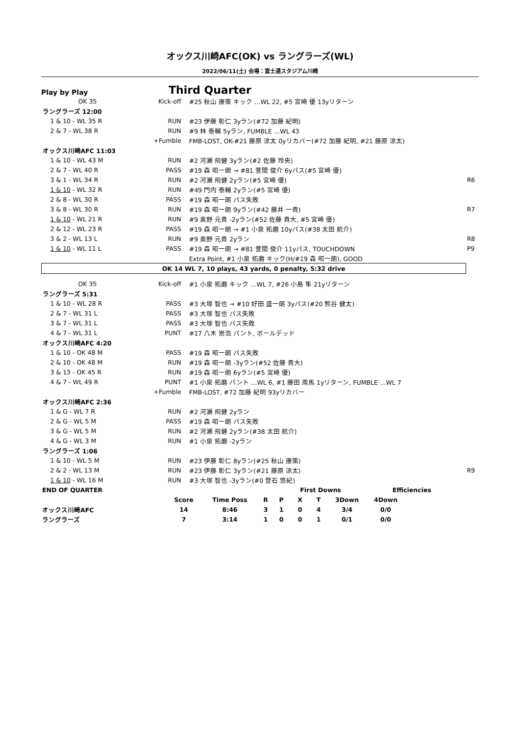オックス川崎AFC(OK) vs ラングラーズ(WL)
2022/06/11(土) 会場：富士通スタジアム川崎
Play by Play
Third Quarter
| OK 35 | Kick-off | #25 秋山 康策 キック …WL 22, #5 宮崎 優 13yリターン | |
| ラングラーズ 12:00 | | | |
| 1 & 10 - WL 35 R | RUN | #23 伊藤 彰仁 3yラン(#72 加藤 紀明) | |
| 2 & 7 - WL 38 R | RUN | #9 林 泰輔 5yラン, FUMBLE …WL 43 | |
| | +Fumble | FMB-LOST, OK-#21 藤原 涼太 0yリカバー(#72 加藤 紀明, #21 藤原 涼太) | |
| オックス川崎AFC 11:03 | | | |
| 1 & 10 - WL 43 M | RUN | #2 河瀬 飛健 3yラン(#2 佐藤 玲央) | |
| 2 & 7 - WL 40 R | PASS | #19 森 昭一朗 → #81 萱間 俊介 6yパス(#5 宮崎 優) | |
| 3 & 1 - WL 34 R | RUN | #2 河瀬 飛健 2yラン(#5 宮崎 優) | R6 |
| 1 & 10 - WL 32 R | RUN | #49 門内 泰輔 2yラン(#5 宮崎 優) | |
| 2 & 8 - WL 30 R | PASS | #19 森 昭一朗 パス失敗 | |
| 3 & 8 - WL 30 R | RUN | #19 森 昭一朗 9yラン(#42 藤井 一貴) | R7 |
| 1 & 10 - WL 21 R | RUN | #9 奥野 元貴 -2yラン(#52 佐藤 貴大, #5 宮崎 優) | |
| 2 & 12 - WL 23 R | PASS | #19 森 昭一朗 → #1 小泉 拓磨 10yパス(#38 太田 航介) | |
| 3 & 2 - WL 13 L | RUN | #9 奥野 元貴 2yラン | R8 |
| 1 & 10 - WL 11 L | PASS | #19 森 昭一朗 → #81 萱間 俊介 11yパス, TOUCHDOWN | P9 |
| | | Extra Point, #1 小泉 拓磨 キック(H/#19 森 昭一朗), GOOD | |
| OK 14 WL 7, 10 plays, 43 yards, 0 penalty, 5:32 drive | | | |
| OK 35 | Kick-off | #1 小泉 拓磨 キック …WL 7, #26 小島 隼 21yリターン | |
| ラングラーズ 5:31 | | | |
| 1 & 10 - WL 28 R | PASS | #3 大塚 智也 → #10 好田 盛一朗 3yパス(#20 熊谷 健太) | |
| 2 & 7 - WL 31 L | PASS | #3 大塚 智也 パス失敗 | |
| 3 & 7 - WL 31 L | PASS | #3 大塚 智也 パス失敗 | |
| 4 & 7 - WL 31 L | PUNT | #17 八木 崇浩 パント, ボールデッド | |
| オックス川崎AFC 4:20 | | | |
| 1 & 10 - OK 48 M | PASS | #19 森 昭一朗 パス失敗 | |
| 2 & 10 - OK 48 M | RUN | #19 森 昭一朗 -3yラン(#52 佐藤 貴大) | |
| 3 & 13 - OK 45 R | RUN | #19 森 昭一朗 6yラン(#5 宮崎 優) | |
| 4 & 7 - WL 49 R | PUNT | #1 小泉 拓磨 パント …WL 6, #1 藤田 周馬 1yリターン, FUMBLE …WL 7 | |
| | +Fumble | FMB-LOST, #72 加藤 紀明 93yリカバー | |
| オックス川崎AFC 2:36 | | | |
| 1 & G - WL 7 R | RUN | #2 河瀬 飛健 2yラン | |
| 2 & G - WL 5 M | PASS | #19 森 昭一朗 パス失敗 | |
| 3 & G - WL 5 M | RUN | #2 河瀬 飛健 2yラン(#38 太田 航介) | |
| 4 & G - WL 3 M | RUN | #1 小泉 拓磨 -2yラン | |
| ラングラーズ 1:06 | | | |
| 1 & 10 - WL 5 M | RUN | #23 伊藤 彰仁 8yラン(#25 秋山 康策) | |
| 2 & 2 - WL 13 M | RUN | #23 伊藤 彰仁 3yラン(#21 藤原 涼太) | R9 |
| 1 & 10 - WL 16 M | RUN | #3 大塚 智也 -3yラン(#0 登石 悠紀) | |
| END OF QUARTER | | | | First Downs | | | | Efficiencies | | |
| | Score | Time Poss | R | P | X | T | 3Down | 4Down | | |
| オックス川崎AFC | 14 | 8:46 | 3 | 1 | 0 | 4 | 3/4 | 0/0 | | |
| ラングラーズ | 7 | 3:14 | 1 | 0 | 0 | 1 | 0/1 | 0/0 | | |